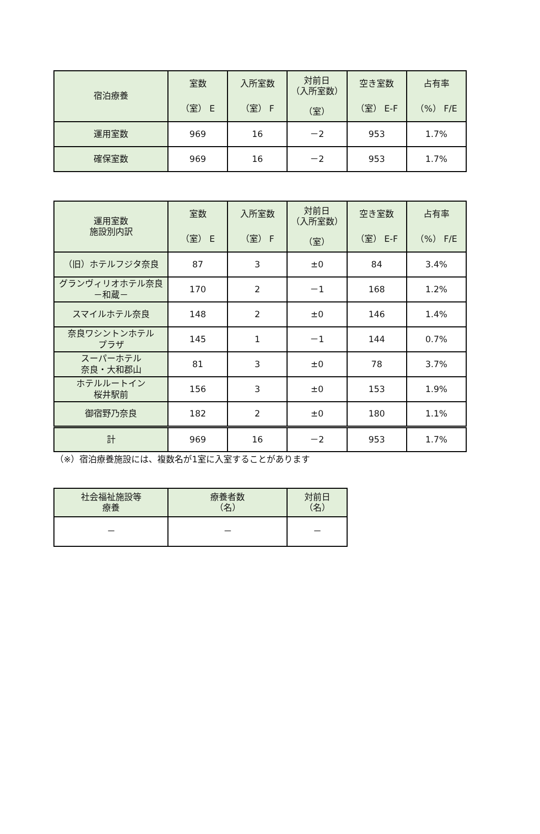| 宿泊療養 | 室数 （室） E | 入所室数 （室） F | 対前日 （入所室数） （室） | 空き室数 （室） E-F | 占有率 （%） F/E |
| --- | --- | --- | --- | --- | --- |
| 運用室数 | 969 | 16 | －2 | 953 | 1.7% |
| 確保室数 | 969 | 16 | －2 | 953 | 1.7% |
| 運用室数 施設別内訳 | 室数 （室） E | 入所室数 （室） F | 対前日 （入所室数） （室） | 空き室数 （室） E-F | 占有率 （%） F/E |
| --- | --- | --- | --- | --- | --- |
| （旧）ホテルフジタ奈良 | 87 | 3 | ±0 | 84 | 3.4% |
| グランヴィリオホテル奈良 －和蔵－ | 170 | 2 | －1 | 168 | 1.2% |
| スマイルホテル奈良 | 148 | 2 | ±0 | 146 | 1.4% |
| 奈良ワシントンホテル プラザ | 145 | 1 | －1 | 144 | 0.7% |
| スーパーホテル 奈良・大和郡山 | 81 | 3 | ±0 | 78 | 3.7% |
| ホテルルートイン 桜井駅前 | 156 | 3 | ±0 | 153 | 1.9% |
| 御宿野乃奈良 | 182 | 2 | ±0 | 180 | 1.1% |
| 計 | 969 | 16 | －2 | 953 | 1.7% |
（※）宿泊療養施設には、複数名が1室に入室することがあります
| 社会福祉施設等 療養 | 療養者数 （名） | 対前日 （名） |
| --- | --- | --- |
| － | － | － |